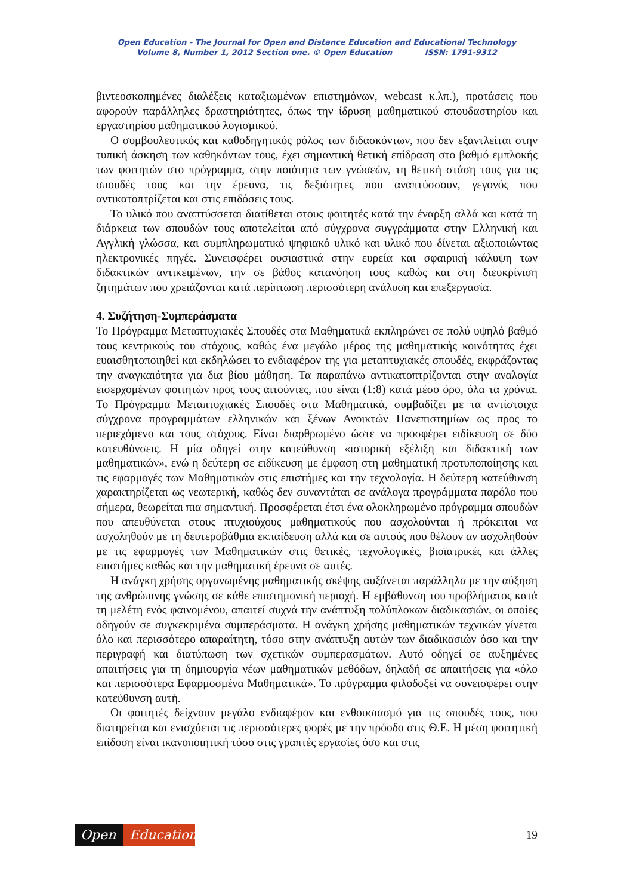Open Education - The Journal for Open and Distance Education and Educational Technology
Volume 8, Number 1, 2012 Section one. © Open Education ISSN: 1791-9312
βιντεοσκοπημένες διαλέξεις καταξιωμένων επιστημόνων, webcast κ.λπ.), προτάσεις που αφορούν παράλληλες δραστηριότητες, όπως την ίδρυση μαθηματικού σπουδαστηρίου και εργαστηρίου μαθηματικού λογισμικού.
Ο συμβουλευτικός και καθοδηγητικός ρόλος των διδασκόντων, που δεν εξαντλείται στην τυπική άσκηση των καθηκόντων τους, έχει σημαντική θετική επίδραση στο βαθμό εμπλοκής των φοιτητών στο πρόγραμμα, στην ποιότητα των γνώσεών, τη θετική στάση τους για τις σπουδές τους και την έρευνα, τις δεξιότητες που αναπτύσσουν, γεγονός που αντικατοπτρίζεται και στις επιδόσεις τους.
Το υλικό που αναπτύσσεται διατίθεται στους φοιτητές κατά την έναρξη αλλά και κατά τη διάρκεια των σπουδών τους αποτελείται από σύγχρονα συγγράμματα στην Ελληνική και Αγγλική γλώσσα, και συμπληρωματικό ψηφιακό υλικό και υλικό που δίνεται αξιοποιώντας ηλεκτρονικές πηγές. Συνεισφέρει ουσιαστικά στην ευρεία και σφαιρική κάλυψη των διδακτικών αντικειμένων, την σε βάθος κατανόηση τους καθώς και στη διευκρίνιση ζητημάτων που χρειάζονται κατά περίπτωση περισσότερη ανάλυση και επεξεργασία.
4. Συζήτηση-Συμπεράσματα
Το Πρόγραμμα Μεταπτυχιακές Σπουδές στα Μαθηματικά εκπληρώνει σε πολύ υψηλό βαθμό τους κεντρικούς του στόχους, καθώς ένα μεγάλο μέρος της μαθηματικής κοινότητας έχει ευαισθητοποιηθεί και εκδηλώσει το ενδιαφέρον της για μεταπτυχιακές σπουδές, εκφράζοντας την αναγκαιότητα για δια βίου μάθηση. Τα παραπάνω αντικατοπτρίζονται στην αναλογία εισερχομένων φοιτητών προς τους αιτούντες, που είναι (1:8) κατά μέσο όρο, όλα τα χρόνια. Το Πρόγραμμα Μεταπτυχιακές Σπουδές στα Μαθηματικά, συμβαδίζει με τα αντίστοιχα σύγχρονα προγραμμάτων ελληνικών και ξένων Ανοικτών Πανεπιστημίων ως προς το περιεχόμενο και τους στόχους. Είναι διαρθρωμένο ώστε να προσφέρει ειδίκευση σε δύο κατευθύνσεις. Η μία οδηγεί στην κατεύθυνση «ιστορική εξέλιξη και διδακτική των μαθηματικών», ενώ η δεύτερη σε ειδίκευση με έμφαση στη μαθηματική προτυποποίησης και τις εφαρμογές των Μαθηματικών στις επιστήμες και την τεχνολογία. Η δεύτερη κατεύθυνση χαρακτηρίζεται ως νεωτερική, καθώς δεν συναντάται σε ανάλογα προγράμματα παρόλο που σήμερα, θεωρείται πια σημαντική. Προσφέρεται έτσι ένα ολοκληρωμένο πρόγραμμα σπουδών που απευθύνεται στους πτυχιούχους μαθηματικούς που ασχολούνται ή πρόκειται να ασχοληθούν με τη δευτεροβάθμια εκπαίδευση αλλά και σε αυτούς που θέλουν αν ασχοληθούν με τις εφαρμογές των Μαθηματικών στις θετικές, τεχνολογικές, βιοϊατρικές και άλλες επιστήμες καθώς και την μαθηματική έρευνα σε αυτές.
Η ανάγκη χρήσης οργανωμένης μαθηματικής σκέψης αυξάνεται παράλληλα με την αύξηση της ανθρώπινης γνώσης σε κάθε επιστημονική περιοχή. Η εμβάθυνση του προβλήματος κατά τη μελέτη ενός φαινομένου, απαιτεί συχνά την ανάπτυξη πολύπλοκων διαδικασιών, οι οποίες οδηγούν σε συγκεκριμένα συμπεράσματα. Η ανάγκη χρήσης μαθηματικών τεχνικών γίνεται όλο και περισσότερο απαραίτητη, τόσο στην ανάπτυξη αυτών των διαδικασιών όσο και την περιγραφή και διατύπωση των σχετικών συμπερασμάτων. Αυτό οδηγεί σε αυξημένες απαιτήσεις για τη δημιουργία νέων μαθηματικών μεθόδων, δηλαδή σε απαιτήσεις για «όλο και περισσότερα Εφαρμοσμένα Μαθηματικά». Το πρόγραμμα φιλοδοξεί να συνεισφέρει στην κατεύθυνση αυτή.
Οι φοιτητές δείχνουν μεγάλο ενδιαφέρον και ενθουσιασμό για τις σπουδές τους, που διατηρείται και ενισχύεται τις περισσότερες φορές με την πρόοδο στις Θ.Ε. Η μέση φοιτητική επίδοση είναι ικανοποιητική τόσο στις γραπτές εργασίες όσο και στις
Open Education
19